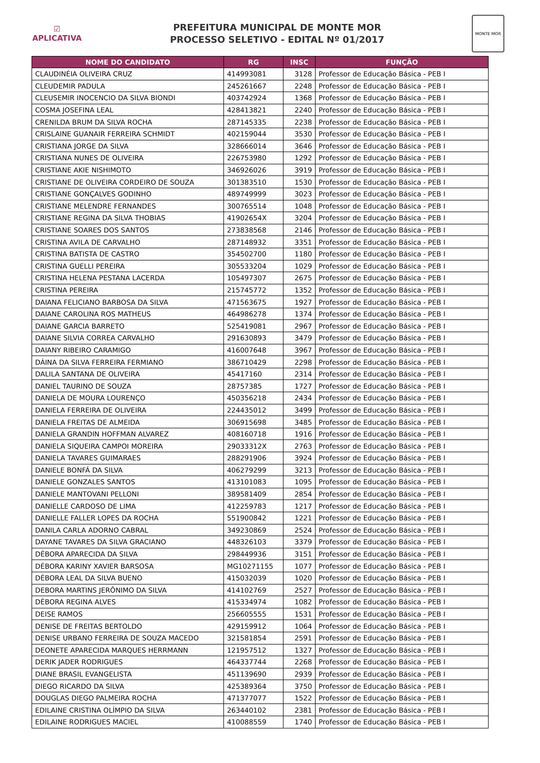☑
APLICATIVA
PREFEITURA MUNICIPAL DE MONTE MOR
PROCESSO SELETIVO - EDITAL Nº 01/2017
MONTE MOR
| NOME DO CANDIDATO | RG | INSC | FUNÇÃO |
| --- | --- | --- | --- |
| CLAUDINÉIA OLIVEIRA CRUZ | 414993081 | 3128 | Professor de Educação Básica - PEB I |
| CLEUDEMIR PADULA | 245261667 | 2248 | Professor de Educação Básica - PEB I |
| CLEUSEMIR INOCENCIO DA SILVA BIONDI | 403742924 | 1368 | Professor de Educação Básica - PEB I |
| COSMA JOSEFINA LEAL | 428413821 | 2240 | Professor de Educação Básica - PEB I |
| CRENILDA BRUM DA SILVA ROCHA | 287145335 | 2238 | Professor de Educação Básica - PEB I |
| CRISLAINE GUANAIR FERREIRA SCHMIDT | 402159044 | 3530 | Professor de Educação Básica - PEB I |
| CRISTIANA JORGE DA SILVA | 328666014 | 3646 | Professor de Educação Básica - PEB I |
| CRISTIANA NUNES DE OLIVEIRA | 226753980 | 1292 | Professor de Educação Básica - PEB I |
| CRISTIANE AKIE NISHIMOTO | 346926026 | 3919 | Professor de Educação Básica - PEB I |
| CRISTIANE DE OLIVEIRA CORDEIRO DE SOUZA | 301383510 | 1530 | Professor de Educação Básica - PEB I |
| CRISTIANE GONÇALVES GODINHO | 489749999 | 3023 | Professor de Educação Básica - PEB I |
| CRISTIANE MELENDRE FERNANDES | 300765514 | 1048 | Professor de Educação Básica - PEB I |
| CRISTIANE REGINA DA SILVA THOBIAS | 41902654X | 3204 | Professor de Educação Básica - PEB I |
| CRISTIANE SOARES DOS SANTOS | 273838568 | 2146 | Professor de Educação Básica - PEB I |
| CRISTINA AVILA DE CARVALHO | 287148932 | 3351 | Professor de Educação Básica - PEB I |
| CRISTINA BATISTA DE CASTRO | 354502700 | 1180 | Professor de Educação Básica - PEB I |
| CRISTINA GUELLI PEREIRA | 305533204 | 1029 | Professor de Educação Básica - PEB I |
| CRISTINA HELENA PESTANA LACERDA | 105497307 | 2675 | Professor de Educação Básica - PEB I |
| CRISTINA PEREIRA | 215745772 | 1352 | Professor de Educação Básica - PEB I |
| DAIANA FELICIANO BARBOSA DA SILVA | 471563675 | 1927 | Professor de Educação Básica - PEB I |
| DAIANE CAROLINA ROS MATHEUS | 464986278 | 1374 | Professor de Educação Básica - PEB I |
| DAIANE GARCIA BARRETO | 525419081 | 2967 | Professor de Educação Básica - PEB I |
| DAIANE SILVIA CORREA CARVALHO | 291630893 | 3479 | Professor de Educação Básica - PEB I |
| DAIANY RIBEIRO CARAMIGO | 416007648 | 3967 | Professor de Educação Básica - PEB I |
| DÁINA DA SILVA FERREIRA FERMIANO | 386710429 | 2298 | Professor de Educação Básica - PEB I |
| DALILA SANTANA DE OLIVEIRA | 45417160 | 2314 | Professor de Educação Básica - PEB I |
| DANIEL TAURINO DE SOUZA | 28757385 | 1727 | Professor de Educação Básica - PEB I |
| DANIELA DE MOURA LOURENÇO | 450356218 | 2434 | Professor de Educação Básica - PEB I |
| DANIELA FERREIRA DE OLIVEIRA | 224435012 | 3499 | Professor de Educação Básica - PEB I |
| DANIELA FREITAS DE ALMEIDA | 306915698 | 3485 | Professor de Educação Básica - PEB I |
| DANIELA GRANDIN HOFFMAN ALVAREZ | 408160718 | 1916 | Professor de Educação Básica - PEB I |
| DANIELA SIQUEIRA CAMPOI MOREIRA | 29033312X | 2763 | Professor de Educação Básica - PEB I |
| DANIELA TAVARES GUIMARAES | 288291906 | 3924 | Professor de Educação Básica - PEB I |
| DANIELE BONFÁ DA SILVA | 406279299 | 3213 | Professor de Educação Básica - PEB I |
| DANIELE GONZALES SANTOS | 413101083 | 1095 | Professor de Educação Básica - PEB I |
| DANIELE MANTOVANI PELLONI | 389581409 | 2854 | Professor de Educação Básica - PEB I |
| DANIELLE CARDOSO DE LIMA | 412259783 | 1217 | Professor de Educação Básica - PEB I |
| DANIELLE FALLER LOPES DA ROCHA | 551900842 | 1221 | Professor de Educação Básica - PEB I |
| DANILA CARLA ADORNO CABRAL | 349230869 | 2524 | Professor de Educação Básica - PEB I |
| DAYANE TAVARES DA SILVA GRACIANO | 448326103 | 3379 | Professor de Educação Básica - PEB I |
| DÉBORA APARECIDA DA SILVA | 298449936 | 3151 | Professor de Educação Básica - PEB I |
| DÉBORA KARINY XAVIER BARSOSA | MG10271155 | 1077 | Professor de Educação Básica - PEB I |
| DÉBORA LEAL DA SILVA BUENO | 415032039 | 1020 | Professor de Educação Básica - PEB I |
| DEBORA MARTINS JERÔNIMO DA SILVA | 414102769 | 2527 | Professor de Educação Básica - PEB I |
| DÉBORA REGINA ALVES | 415334974 | 1082 | Professor de Educação Básica - PEB I |
| DEISE RAMOS | 256605555 | 1531 | Professor de Educação Básica - PEB I |
| DENISE DE FREITAS BERTOLDO | 429159912 | 1064 | Professor de Educação Básica - PEB I |
| DENISE URBANO FERREIRA DE SOUZA MACEDO | 321581854 | 2591 | Professor de Educação Básica - PEB I |
| DEONETE APARECIDA MARQUES HERRMANN | 121957512 | 1327 | Professor de Educação Básica - PEB I |
| DERIK JADER RODRIGUES | 464337744 | 2268 | Professor de Educação Básica - PEB I |
| DIANE BRASIL EVANGELISTA | 451139690 | 2939 | Professor de Educação Básica - PEB I |
| DIEGO RICARDO DA SILVA | 425389364 | 3750 | Professor de Educação Básica - PEB I |
| DOUGLAS DIEGO PALMEIRA ROCHA | 471377077 | 1522 | Professor de Educação Básica - PEB I |
| EDILAINE CRISTINA OLÍMPIO DA SILVA | 263440102 | 2381 | Professor de Educação Básica - PEB I |
| EDILAINE RODRIGUES MACIEL | 410088559 | 1740 | Professor de Educação Básica - PEB I |